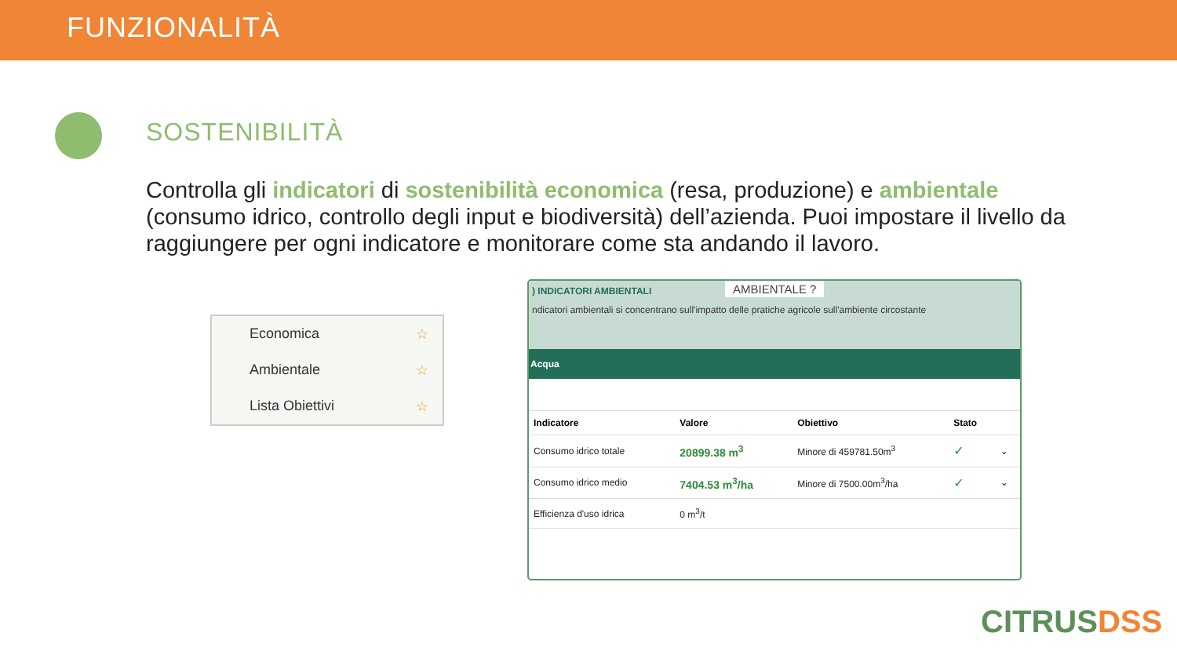FUNZIONALITÀ
SOSTENIBILITÀ
Controlla gli indicatori di sostenibilità economica (resa, produzione) e ambientale (consumo idrico, controllo degli input e biodiversità) dell’azienda. Puoi impostare il livello da raggiungere per ogni indicatore e monitorare come sta andando il lavoro.
Economica ☆
Ambientale ☆
Lista Obiettivi ☆
) INDICATORI AMBIENTALI
AMBIENTALE ?
ndicatori ambientali si concentrano sull'impatto delle pratiche agricole sull'ambiente circostante
Acqua
| Indicatore | Valore | Obiettivo | Stato | |
| --- | --- | --- | --- | --- |
| Consumo idrico totale | 20899.38 m<sup>3</sup> | Minore di 459781.50m<sup>3</sup> | ✓ | ⌄ |
| Consumo idrico medio | 7404.53 m<sup>3</sup>/ha | Minore di 7500.00m<sup>3</sup>/ha | ✓ | ⌄ |
| Efficienza d'uso idrica | 0 m<sup>3</sup>/t | | | |
CITRUSDSS